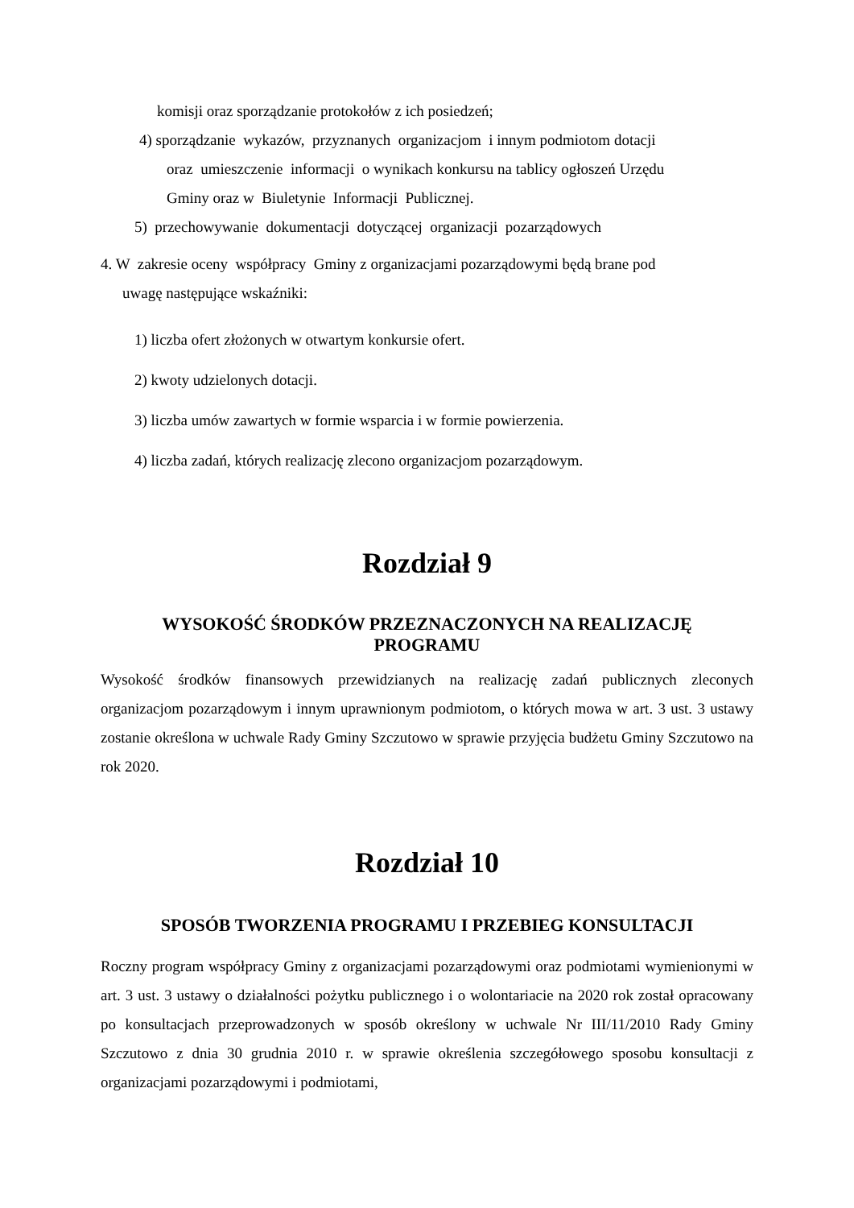komisji oraz sporządzanie protokołów z ich posiedzeń;
4) sporządzanie wykazów, przyznanych organizacjom i innym podmiotom dotacji
oraz umieszczenie informacji o wynikach konkursu na tablicy ogłoszeń Urzędu
Gminy oraz w Biuletynie Informacji Publicznej.
5) przechowywanie dokumentacji dotyczącej organizacji pozarządowych
4. W zakresie oceny współpracy Gminy z organizacjami pozarządowymi będą brane pod
uwagę następujące wskaźniki:
1) liczba ofert złożonych w otwartym konkursie ofert.
2) kwoty udzielonych dotacji.
3) liczba umów zawartych w formie wsparcia i w formie powierzenia.
4) liczba zadań, których realizację zlecono organizacjom pozarządowym.
Rozdział 9
WYSOKOŚĆ ŚRODKÓW PRZEZNACZONYCH NA REALIZACJĘ
PROGRAMU
Wysokość środków finansowych przewidzianych na realizację zadań publicznych zleconych organizacjom pozarządowym i innym uprawnionym podmiotom, o których mowa w art. 3 ust. 3 ustawy zostanie określona w uchwale Rady Gminy Szczutowo w sprawie przyjęcia budżetu Gminy Szczutowo na rok 2020.
Rozdział 10
SPOSÓB TWORZENIA PROGRAMU I PRZEBIEG KONSULTACJI
Roczny program współpracy Gminy z organizacjami pozarządowymi oraz podmiotami wymienionymi w art. 3 ust. 3 ustawy o działalności pożytku publicznego i o wolontariacie na 2020 rok został opracowany po konsultacjach przeprowadzonych w sposób określony w uchwale Nr III/11/2010 Rady Gminy Szczutowo z dnia 30 grudnia 2010 r. w sprawie określenia szczegółowego sposobu konsultacji z organizacjami pozarządowymi i podmiotami,